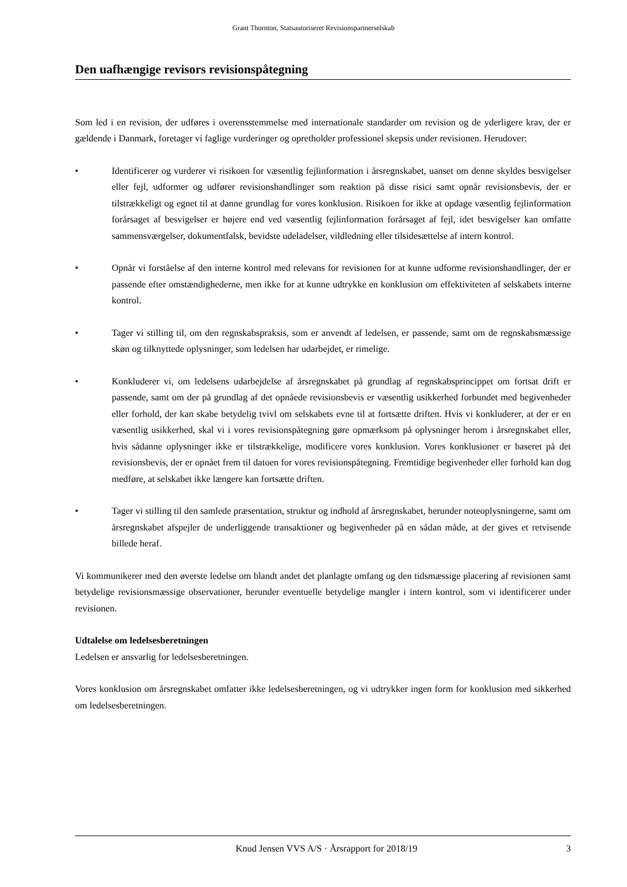Grant Thornton, Statsautoriseret Revisionspartnerselskab
Den uafhængige revisors revisionspåtegning
Som led i en revision, der udføres i overensstemmelse med internationale standarder om revision og de yderligere krav, der er gældende i Danmark, foretager vi faglige vurderinger og opretholder professionel skepsis under revisionen. Herudover:
• Identificerer og vurderer vi risikoen for væsentlig fejlinformation i årsregnskabet, uanset om denne skyldes besvigelser eller fejl, udformer og udfører revisionshandlinger som reaktion på disse risici samt opnår revisionsbevis, der er tilstrækkeligt og egnet til at danne grundlag for vores konklusion. Risikoen for ikke at opdage væsentlig fejlinformation forårsaget af besvigelser er højere end ved væsentlig fejlinformation forårsaget af fejl, idet besvigelser kan omfatte sammensværgelser, dokumentfalsk, bevidste udeladelser, vildledning eller tilsidesættelse af intern kontrol.
• Opnår vi forståelse af den interne kontrol med relevans for revisionen for at kunne udforme revisionshandlinger, der er passende efter omstændighederne, men ikke for at kunne udtrykke en konklusion om effektiviteten af selskabets interne kontrol.
• Tager vi stilling til, om den regnskabspraksis, som er anvendt af ledelsen, er passende, samt om de regnskabsmæssige skøn og tilknyttede oplysninger, som ledelsen har udarbejdet, er rimelige.
• Konkluderer vi, om ledelsens udarbejdelse af årsregnskabet på grundlag af regnskabsprincippet om fortsat drift er passende, samt om der på grundlag af det opnåede revisionsbevis er væsentlig usikkerhed forbundet med begivenheder eller forhold, der kan skabe betydelig tvivl om selskabets evne til at fortsætte driften. Hvis vi konkluderer, at der er en væsentlig usikkerhed, skal vi i vores revisionspåtegning gøre opmærksom på oplysninger herom i årsregnskabet eller, hvis sådanne oplysninger ikke er tilstrækkelige, modificere vores konklusion. Vores konklusioner er baseret på det revisionsbevis, der er opnået frem til datoen for vores revisionspåtegning. Fremtidige begivenheder eller forhold kan dog medføre, at selskabet ikke længere kan fortsætte driften.
• Tager vi stilling til den samlede præsentation, struktur og indhold af årsregnskabet, herunder noteoplysningerne, samt om årsregnskabet afspejler de underliggende transaktioner og begivenheder på en sådan måde, at der gives et retvisende billede heraf.
Vi kommunikerer med den øverste ledelse om blandt andet det planlagte omfang og den tidsmæssige placering af revisionen samt betydelige revisionsmæssige observationer, herunder eventuelle betydelige mangler i intern kontrol, som vi identificerer under revisionen.
Udtalelse om ledelsesberetningen
Ledelsen er ansvarlig for ledelsesberetningen.
Vores konklusion om årsregnskabet omfatter ikke ledelsesberetningen, og vi udtrykker ingen form for konklusion med sikkerhed om ledelsesberetningen.
Knud Jensen VVS A/S · Årsrapport for 2018/19 3